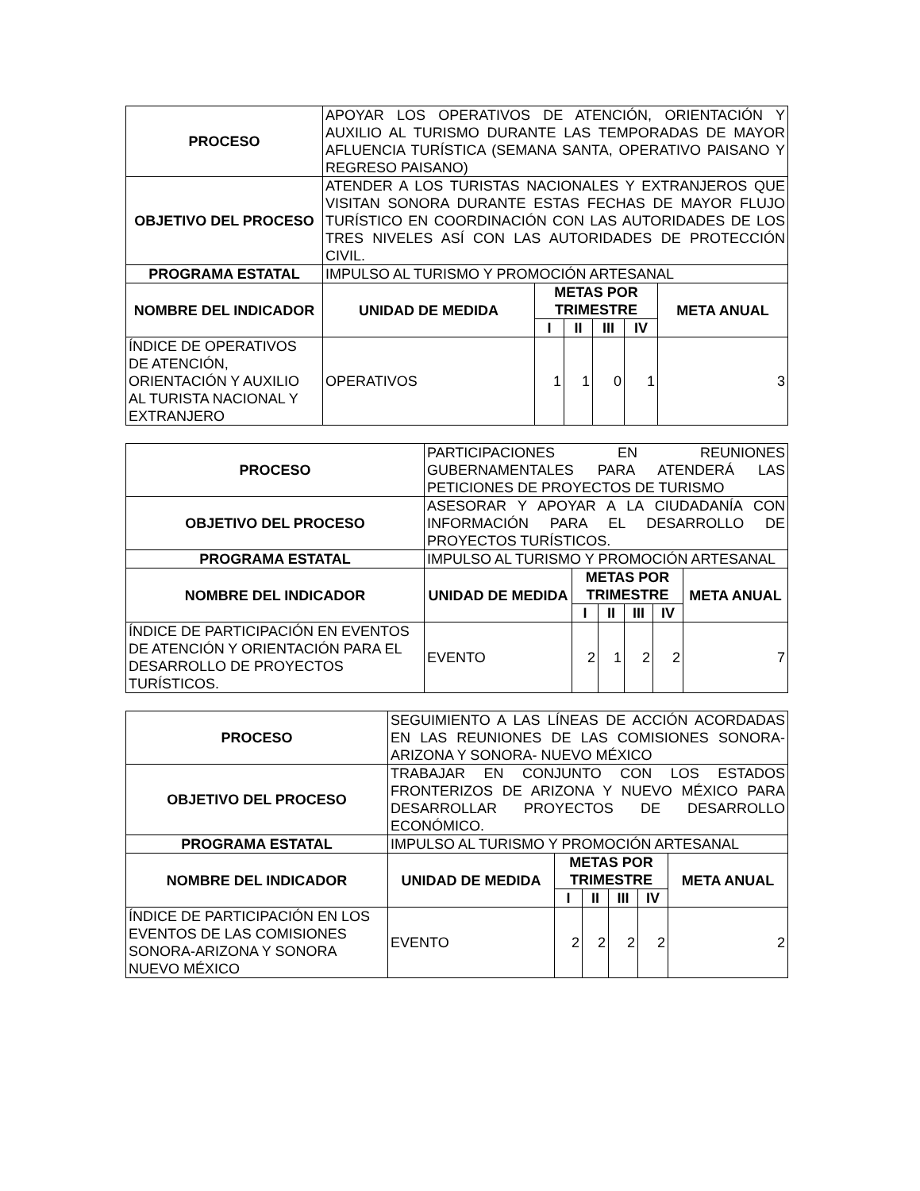| PROCESO | APOYAR LOS OPERATIVOS DE ATENCIÓN, ORIENTACIÓN Y AUXILIO AL TURISMO DURANTE LAS TEMPORADAS DE MAYOR AFLUENCIA TURÍSTICA (SEMANA SANTA, OPERATIVO PAISANO Y REGRESO PAISANO) | | | | | |
| OBJETIVO DEL PROCESO | ATENDER A LOS TURISTAS NACIONALES Y EXTRANJEROS QUE VISITAN SONORA DURANTE ESTAS FECHAS DE MAYOR FLUJO TURÍSTICO EN COORDINACIÓN CON LAS AUTORIDADES DE LOS TRES NIVELES ASÍ CON LAS AUTORIDADES DE PROTECCIÓN CIVIL. | | | | | |
| PROGRAMA ESTATAL | IMPULSO AL TURISMO Y PROMOCIÓN ARTESANAL | | | | | |
| NOMBRE DEL INDICADOR | UNIDAD DE MEDIDA | METAS POR TRIMESTRE | | | | META ANUAL |
| | | I | II | III | IV | |
| ÍNDICE DE OPERATIVOS DE ATENCIÓN, ORIENTACIÓN Y AUXILIO AL TURISTA NACIONAL Y EXTRANJERO | OPERATIVOS | 1 | 1 | 0 | 1 | 3 |
| PROCESO | PARTICIPACIONES EN REUNIONES GUBERNAMENTALES PARA ATENDERÁ LAS PETICIONES DE PROYECTOS DE TURISMO | | | | | |
| OBJETIVO DEL PROCESO | ASESORAR Y APOYAR A LA CIUDADANÍA CON INFORMACIÓN PARA EL DESARROLLO DE PROYECTOS TURÍSTICOS. | | | | | |
| PROGRAMA ESTATAL | IMPULSO AL TURISMO Y PROMOCIÓN ARTESANAL | | | | | |
| NOMBRE DEL INDICADOR | UNIDAD DE MEDIDA | METAS POR TRIMESTRE | | | | META ANUAL |
| | | I | II | III | IV | |
| ÍNDICE DE PARTICIPACIÓN EN EVENTOS DE ATENCIÓN Y ORIENTACIÓN PARA EL DESARROLLO DE PROYECTOS TURÍSTICOS. | EVENTO | 2 | 1 | 2 | 2 | 7 |
| PROCESO | SEGUIMIENTO A LAS LÍNEAS DE ACCIÓN ACORDADAS EN LAS REUNIONES DE LAS COMISIONES SONORA-ARIZONA Y SONORA- NUEVO MÉXICO | | | | | |
| OBJETIVO DEL PROCESO | TRABAJAR EN CONJUNTO CON LOS ESTADOS FRONTERIZOS DE ARIZONA Y NUEVO MÉXICO PARA DESARROLLAR PROYECTOS DE DESARROLLO ECONÓMICO. | | | | | |
| PROGRAMA ESTATAL | IMPULSO AL TURISMO Y PROMOCIÓN ARTESANAL | | | | | |
| NOMBRE DEL INDICADOR | UNIDAD DE MEDIDA | METAS POR TRIMESTRE | | | | META ANUAL |
| | | I | II | III | IV | |
| ÍNDICE DE PARTICIPACIÓN EN LOS EVENTOS DE LAS COMISIONES SONORA-ARIZONA Y SONORA NUEVO MÉXICO | EVENTO | 2 | 2 | 2 | 2 | 2 |